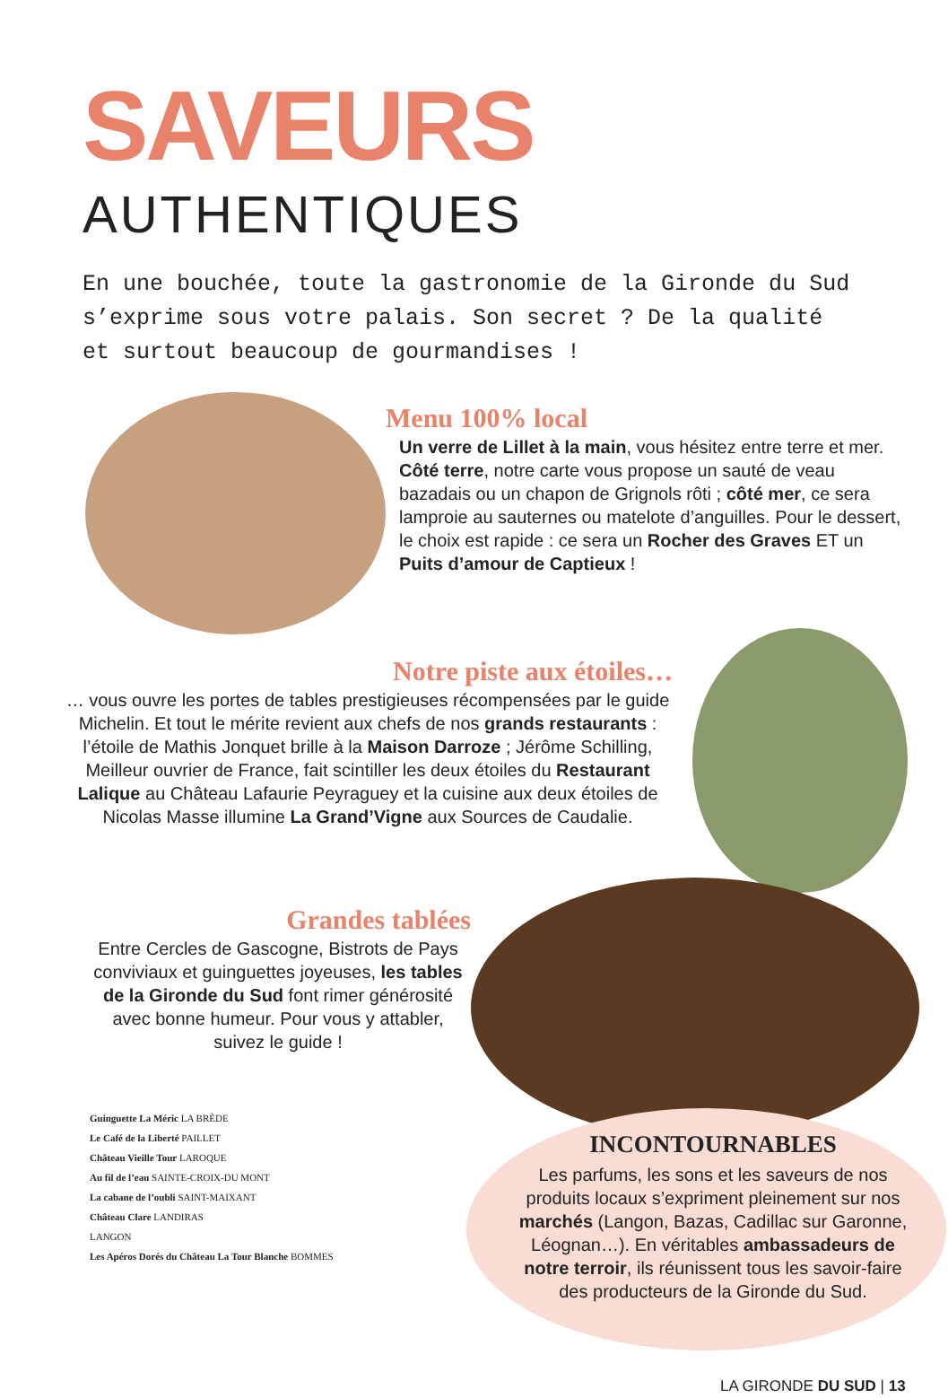SAVEURS
AUTHENTIQUES
En une bouchée, toute la gastronomie de la Gironde du Sud s’exprime sous votre palais. Son secret ? De la qualité et surtout beaucoup de gourmandises !
Menu 100% local
Un verre de Lillet à la main, vous hésitez entre terre et mer. Côté terre, notre carte vous propose un sauté de veau bazadais ou un chapon de Grignols rôti ; côté mer, ce sera lamproie au sauternes ou matelote d’anguilles. Pour le dessert, le choix est rapide : ce sera un Rocher des Graves ET un Puits d’amour de Captieux !
Notre piste aux étoiles…
… vous ouvre les portes de tables prestigieuses récompensées par le guide Michelin. Et tout le mérite revient aux chefs de nos grands restaurants : l’étoile de Mathis Jonquet brille à la Maison Darroze ; Jérôme Schilling, Meilleur ouvrier de France, fait scintiller les deux étoiles du Restaurant Lalique au Château Lafaurie Peyraguey et la cuisine aux deux étoiles de Nicolas Masse illumine La Grand’Vigne aux Sources de Caudalie.
Grandes tablées
Entre Cercles de Gascogne, Bistrots de Pays conviviaux et guinguettes joyeuses, les tables de la Gironde du Sud font rimer générosité avec bonne humeur. Pour vous y attabler, suivez le guide !
Guinguette La Méric LA BRÈDE
Le Café de la Liberté PAILLET
Château Vieille Tour LAROQUE
Au fil de l’eau SAINTE-CROIX-DU MONT
La cabane de l’oubli SAINT-MAIXANT
Château Clare LANDIRAS
LANGON
Les Apéros Dorés du Château La Tour Blanche BOMMES
INCONTOURNABLES
Les parfums, les sons et les saveurs de nos produits locaux s’expriment pleinement sur nos marchés (Langon, Bazas, Cadillac sur Garonne, Léognan…). En véritables ambassadeurs de notre terroir, ils réunissent tous les savoir-faire des producteurs de la Gironde du Sud.
LA GIRONDE DU SUD | 13